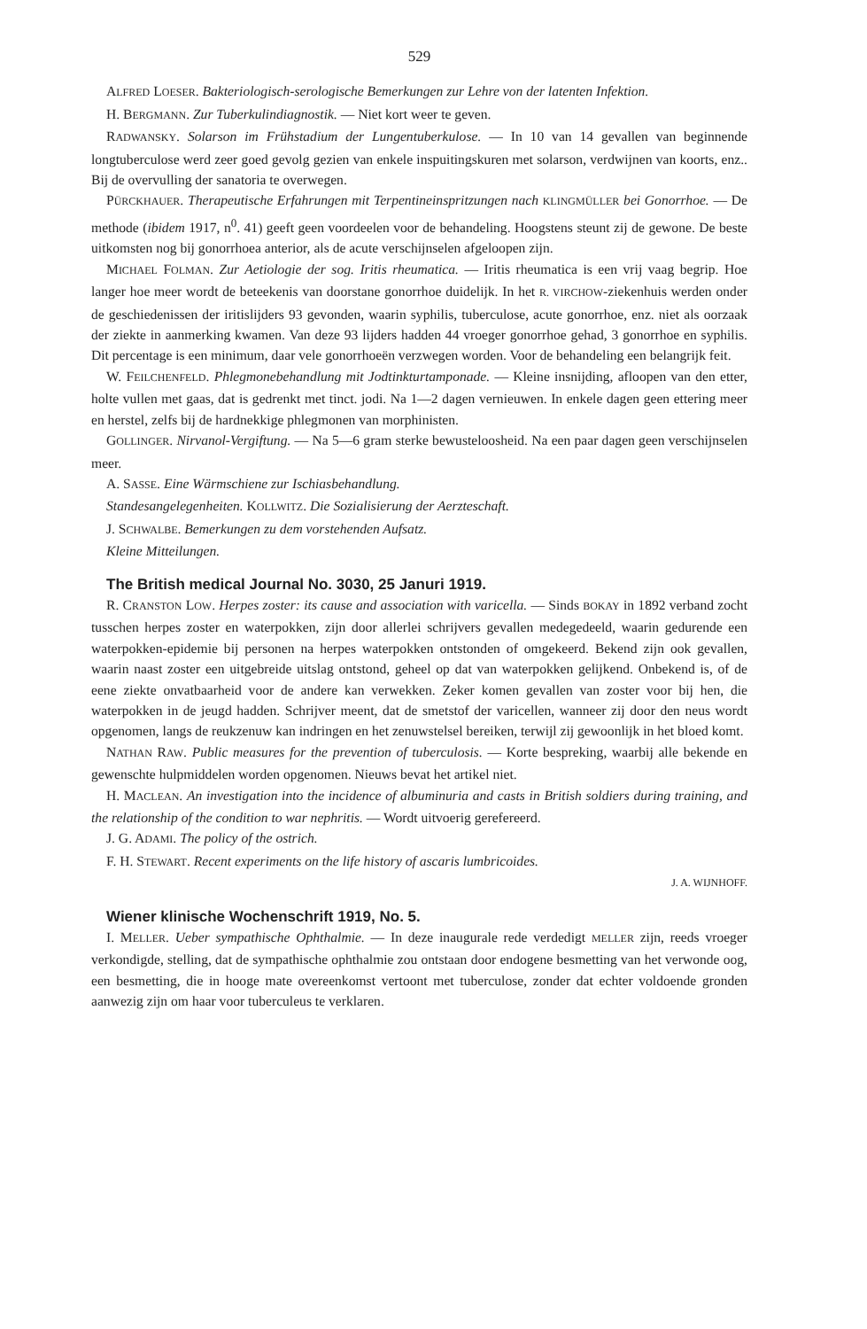529
ALFRED LOESER. Bakteriologisch-serologische Bemerkungen zur Lehre von der latenten Infektion.
H. BERGMANN. Zur Tuberkulindiagnostik. — Niet kort weer te geven.
RADWANSKY. Solarson im Frühstadium der Lungentuberkulose. — In 10 van 14 gevallen van beginnende longtuberculose werd zeer goed gevolg gezien van enkele inspuitingskuren met solarson, verdwijnen van koorts, enz.. Bij de overvulling der sanatoria te overwegen.
PÜRCKHAUER. Therapeutische Erfahrungen mit Terpentineinspritzungen nach KLINGMÜLLER bei Gonorrhoe. — De methode (ibidem 1917, n<sup>0</sup>. 41) geeft geen voordeelen voor de behandeling. Hoogstens steunt zij de gewone. De beste uitkomsten nog bij gonorrhoea anterior, als de acute verschijnselen afgeloopen zijn.
MICHAEL FOLMAN. Zur Aetiologie der sog. Iritis rheumatica. — Iritis rheumatica is een vrij vaag begrip. Hoe langer hoe meer wordt de beteekenis van doorstane gonorrhoe duidelijk. In het R. VIRCHOW-ziekenhuis werden onder de geschiedenissen der iritislijders 93 gevonden, waarin syphilis, tuberculose, acute gonorrhoe, enz. niet als oorzaak der ziekte in aanmerking kwamen. Van deze 93 lijders hadden 44 vroeger gonorrhoe gehad, 3 gonorrhoe en syphilis. Dit percentage is een minimum, daar vele gonorrhoeën verzwegen worden. Voor de behandeling een belangrijk feit.
W. FEILCHENFELD. Phlegmonebehandlung mit Jodtinkturtamponade. — Kleine insnijding, afloopen van den etter, holte vullen met gaas, dat is gedrenkt met tinct. jodi. Na 1—2 dagen vernieuwen. In enkele dagen geen ettering meer en herstel, zelfs bij de hardnekkige phlegmonen van morphinisten.
GOLLINGER. Nirvanol-Vergiftung. — Na 5—6 gram sterke bewusteloosheid. Na een paar dagen geen verschijnselen meer.
A. SASSE. Eine Wärmschiene zur Ischiasbehandlung.
Standesangelegenheiten. KOLLWITZ. Die Sozialisierung der Aerzteschaft.
J. SCHWALBE. Bemerkungen zu dem vorstehenden Aufsatz.
Kleine Mitteilungen.
The British medical Journal No. 3030, 25 Januri 1919.
R. CRANSTON LOW. Herpes zoster: its cause and association with varicella. — Sinds BOKAY in 1892 verband zocht tusschen herpes zoster en waterpokken, zijn door allerlei schrijvers gevallen medegedeeld, waarin gedurende een waterpokken-epidemie bij personen na herpes waterpokken ontstonden of omgekeerd. Bekend zijn ook gevallen, waarin naast zoster een uitgebreide uitslag ontstond, geheel op dat van waterpokken gelijkend. Onbekend is, of de eene ziekte onvatbaarheid voor de andere kan verwekken. Zeker komen gevallen van zoster voor bij hen, die waterpokken in de jeugd hadden. Schrijver meent, dat de smetstof der varicellen, wanneer zij door den neus wordt opgenomen, langs de reukzenuw kan indringen en het zenuwstelsel bereiken, terwijl zij gewoonlijk in het bloed komt.
NATHAN RAW. Public measures for the prevention of tuberculosis. — Korte bespreking, waarbij alle bekende en gewenschte hulpmiddelen worden opgenomen. Nieuws bevat het artikel niet.
H. MACLEAN. An investigation into the incidence of albuminuria and casts in British soldiers during training, and the relationship of the condition to war nephritis. — Wordt uitvoerig gerefereerd.
J. G. ADAMI. The policy of the ostrich.
F. H. STEWART. Recent experiments on the life history of ascaris lumbricoides.
J. A. WIJNHOFF.
Wiener klinische Wochenschrift 1919, No. 5.
I. MELLER. Ueber sympathische Ophthalmie. — In deze inaugurale rede verdedigt MELLER zijn, reeds vroeger verkondigde, stelling, dat de sympathische ophthalmie zou ontstaan door endogene besmetting van het verwonde oog, een besmetting, die in hooge mate overeenkomst vertoont met tuberculose, zonder dat echter voldoende gronden aanwezig zijn om haar voor tuberculeus te verklaren.